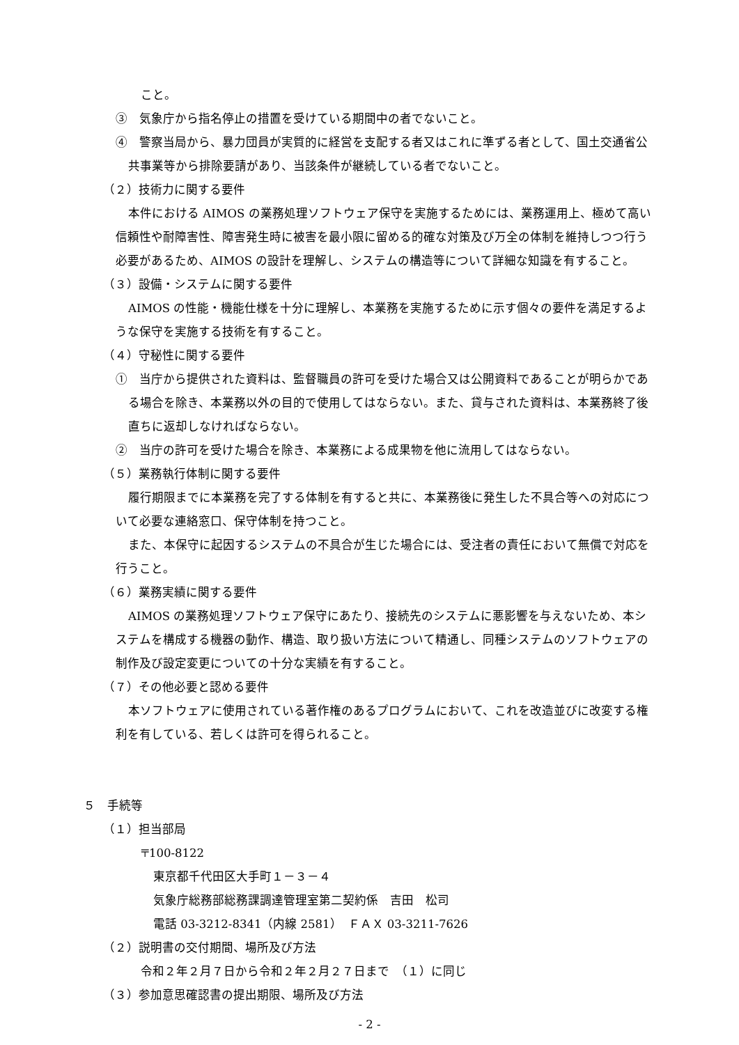こと。
③　気象庁から指名停止の措置を受けている期間中の者でないこと。
④　警察当局から、暴力団員が実質的に経営を支配する者又はこれに準ずる者として、国土交通省公共事業等から排除要請があり、当該条件が継続している者でないこと。
（２）技術力に関する要件
本件における AIMOS の業務処理ソフトウェア保守を実施するためには、業務運用上、極めて高い信頼性や耐障害性、障害発生時に被害を最小限に留める的確な対策及び万全の体制を維持しつつ行う必要があるため、AIMOS の設計を理解し、システムの構造等について詳細な知識を有すること。
（３）設備・システムに関する要件
AIMOS の性能・機能仕様を十分に理解し、本業務を実施するために示す個々の要件を満足するような保守を実施する技術を有すること。
（４）守秘性に関する要件
①　当庁から提供された資料は、監督職員の許可を受けた場合又は公開資料であることが明らかである場合を除き、本業務以外の目的で使用してはならない。また、貸与された資料は、本業務終了後直ちに返却しなければならない。
②　当庁の許可を受けた場合を除き、本業務による成果物を他に流用してはならない。
（５）業務執行体制に関する要件
履行期限までに本業務を完了する体制を有すると共に、本業務後に発生した不具合等への対応について必要な連絡窓口、保守体制を持つこと。
また、本保守に起因するシステムの不具合が生じた場合には、受注者の責任において無償で対応を行うこと。
（６）業務実績に関する要件
AIMOS の業務処理ソフトウェア保守にあたり、接続先のシステムに悪影響を与えないため、本システムを構成する機器の動作、構造、取り扱い方法について精通し、同種システムのソフトウェアの制作及び設定変更についての十分な実績を有すること。
（７）その他必要と認める要件
本ソフトウェアに使用されている著作権のあるプログラムにおいて、これを改造並びに改変する権利を有している、若しくは許可を得られること。
５　手続等
（１）担当部局
〒100-8122
東京都千代田区大手町１－３－４
気象庁総務部総務課調達管理室第二契約係　吉田　松司
電話 03-3212-8341（内線 2581）　ＦＡＸ 03-3211-7626
（２）説明書の交付期間、場所及び方法
令和２年２月７日から令和２年２月２７日まで　（１）に同じ
（３）参加意思確認書の提出期限、場所及び方法
- 2 -